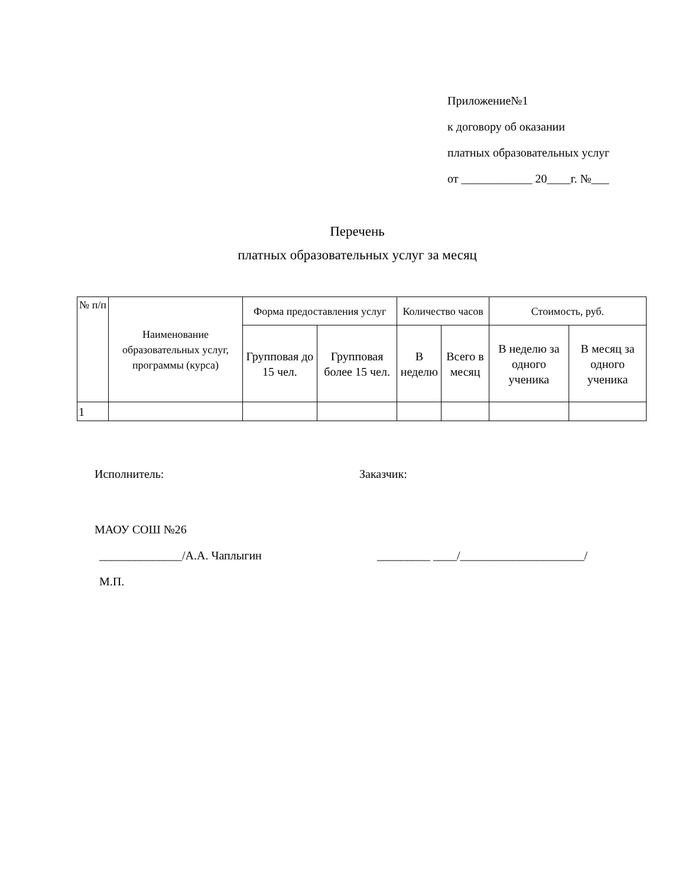Приложение№1
к договору об оказании
платных образовательных услуг
от ____________ 20____г. №___
Перечень
платных образовательных услуг за месяц
| № п/п | Наименование образовательных услуг, программы (курса) | Форма предоставления услуг | | Количество часов | | Стоимость, руб. | |
| --- | --- | --- | --- | --- | --- | --- | --- |
| | | Групповая до 15 чел. | Групповая более 15 чел. | В неделю | Всего в месяц | В неделю за одного ученика | В месяц за одного ученика |
| 1 | | | | | | | |
Исполнитель: Заказчик:
МАОУ СОШ №26
______________/А.А. Чаплыгин _________ ____/_____________________/
М.П.